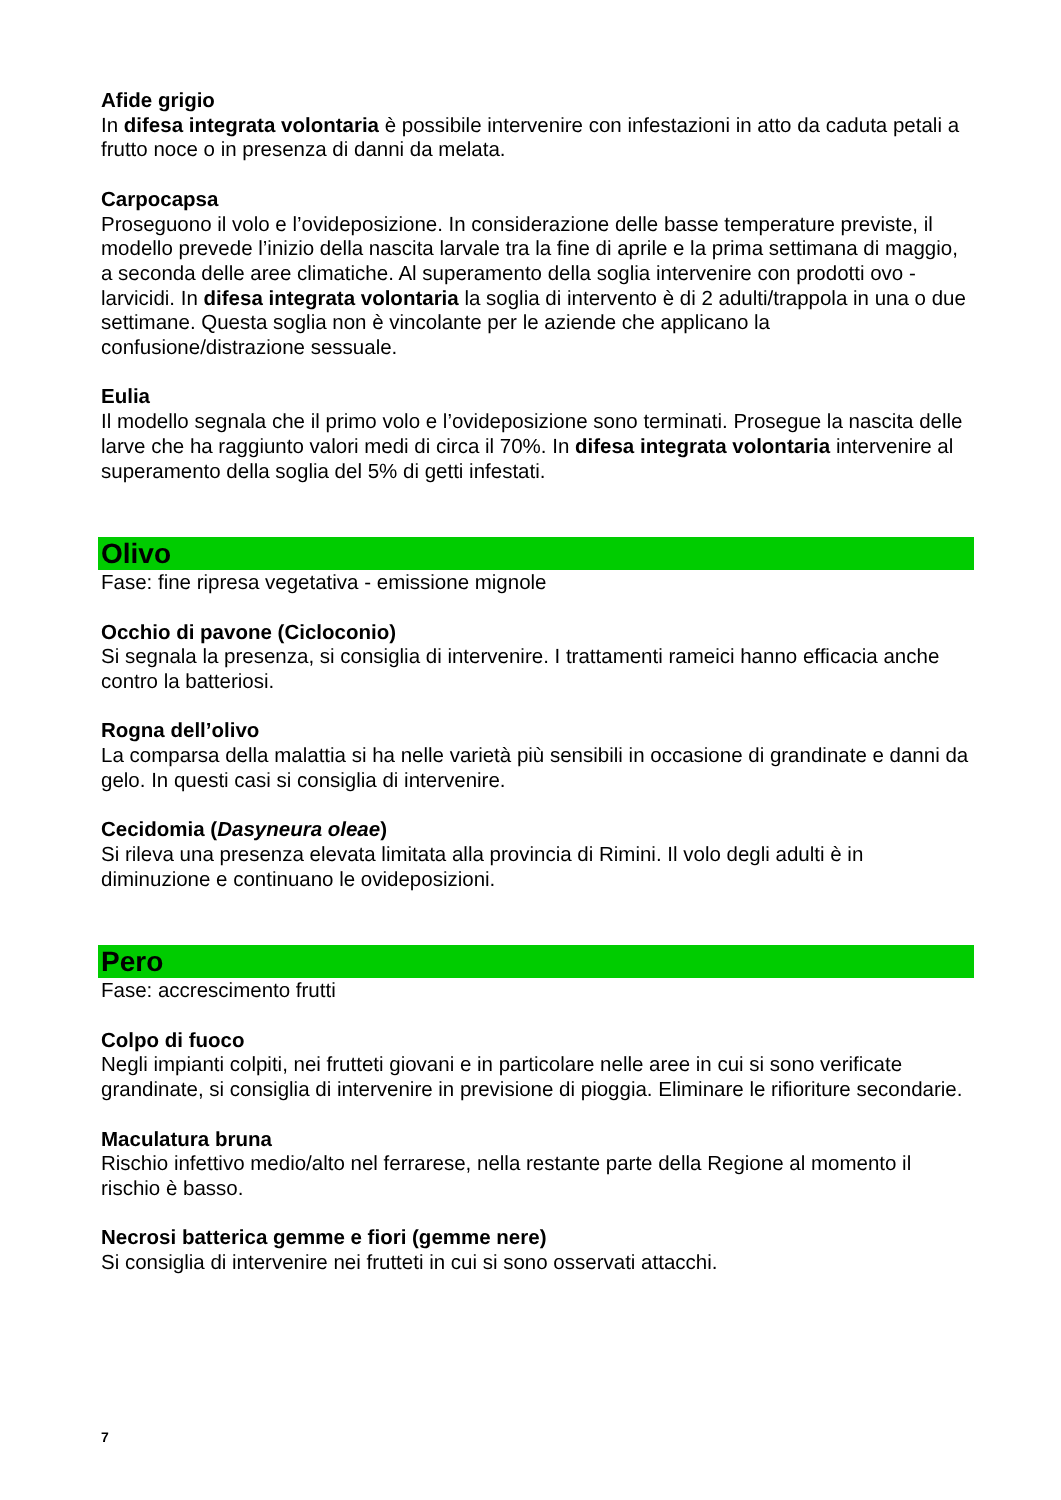Afide grigio
In difesa integrata volontaria è possibile intervenire con infestazioni in atto da caduta petali a frutto noce o in presenza di danni da melata.
Carpocapsa
Proseguono il volo e l’ovideposizione. In considerazione delle basse temperature previste, il modello prevede l’inizio della nascita larvale tra la fine di aprile e la prima settimana di maggio, a seconda delle aree climatiche. Al superamento della soglia intervenire con prodotti ovo - larvicidi. In difesa integrata volontaria la soglia di intervento è di 2 adulti/trappola in una o due settimane. Questa soglia non è vincolante per le aziende che applicano la confusione/distrazione sessuale.
Eulia
Il modello segnala che il primo volo e l’ovideposizione sono terminati. Prosegue la nascita delle larve che ha raggiunto valori medi di circa il 70%. In difesa integrata volontaria intervenire al superamento della soglia del 5% di getti infestati.
Olivo
Fase: fine ripresa vegetativa - emissione mignole
Occhio di pavone (Cicloconio)
Si segnala la presenza, si consiglia di intervenire. I trattamenti rameici hanno efficacia anche contro la batteriosi.
Rogna dell’olivo
La comparsa della malattia si ha nelle varietà più sensibili in occasione di grandinate e danni da gelo. In questi casi si consiglia di intervenire.
Cecidomia (Dasyneura oleae)
Si rileva una presenza elevata limitata alla provincia di Rimini. Il volo degli adulti è in diminuzione e continuano le ovideposizioni.
Pero
Fase: accrescimento frutti
Colpo di fuoco
Negli impianti colpiti, nei frutteti giovani e in particolare nelle aree in cui si sono verificate grandinate, si consiglia di intervenire in previsione di pioggia. Eliminare le rifioriture secondarie.
Maculatura bruna
Rischio infettivo medio/alto nel ferrarese, nella restante parte della Regione al momento il rischio è basso.
Necrosi batterica gemme e fiori (gemme nere)
Si consiglia di intervenire nei frutteti in cui si sono osservati attacchi.
7